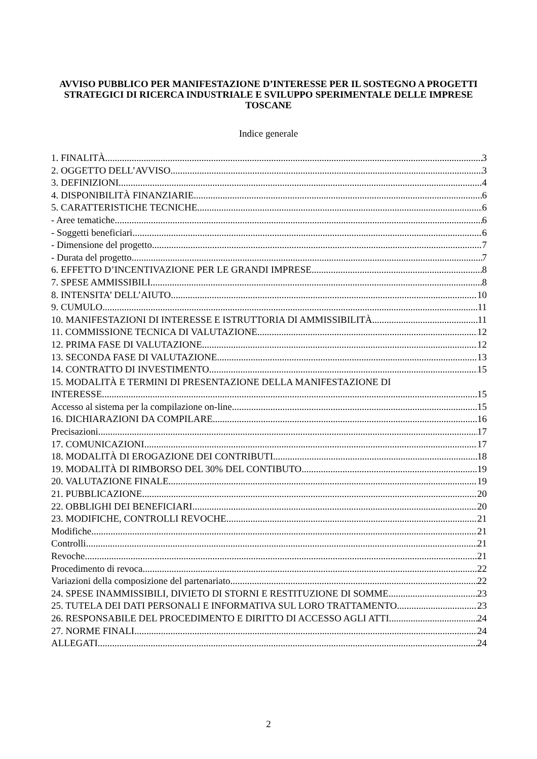AVVISO PUBBLICO PER MANIFESTAZIONE D’INTERESSE PER IL SOSTEGNO A PROGETTI STRATEGICI DI RICERCA INDUSTRIALE E SVILUPPO SPERIMENTALE DELLE IMPRESE TOSCANE
Indice generale
1. FINALITÀ 3
2. OGGETTO DELL’AVVISO 3
3. DEFINIZIONI 4
4. DISPONIBILITÀ FINANZIARIE 6
5. CARATTERISTICHE TECNICHE 6
- Aree tematiche 6
- Soggetti beneficiari 6
- Dimensione del progetto 7
- Durata del progetto 7
6. EFFETTO D’INCENTIVAZIONE PER LE GRANDI IMPRESE 8
7. SPESE AMMISSIBILI 8
8. INTENSITA’ DELL’AIUTO 10
9. CUMULO 11
10. MANIFESTAZIONI DI INTERESSE E ISTRUTTORIA DI AMMISSIBILITÀ 11
11. COMMISSIONE TECNICA DI VALUTAZIONE 12
12. PRIMA FASE DI VALUTAZIONE 12
13. SECONDA FASE DI VALUTAZIONE 13
14. CONTRATTO DI INVESTIMENTO 15
15. MODALITÀ E TERMINI DI PRESENTAZIONE DELLA MANIFESTAZIONE DI
INTERESSE 15
Accesso al sistema per la compilazione on-line 15
16. DICHIARAZIONI DA COMPILARE 16
Precisazioni 17
17. COMUNICAZIONI 17
18. MODALITÀ DI EROGAZIONE DEI CONTRIBUTI 18
19. MODALITÀ DI RIMBORSO DEL 30% DEL CONTIBUTO 19
20. VALUTAZIONE FINALE 19
21. PUBBLICAZIONE 20
22. OBBLIGHI DEI BENEFICIARI 20
23. MODIFICHE, CONTROLLI REVOCHE 21
Modifiche 21
Controlli 21
Revoche 21
Procedimento di revoca 22
Variazioni della composizione del partenariato 22
24. SPESE INAMMISSIBILI, DIVIETO DI STORNI E RESTITUZIONE DI SOMME 23
25. TUTELA DEI DATI PERSONALI E INFORMATIVA SUL LORO TRATTAMENTO 23
26. RESPONSABILE DEL PROCEDIMENTO E DIRITTO DI ACCESSO AGLI ATTI 24
27. NORME FINALI 24
ALLEGATI 24
2